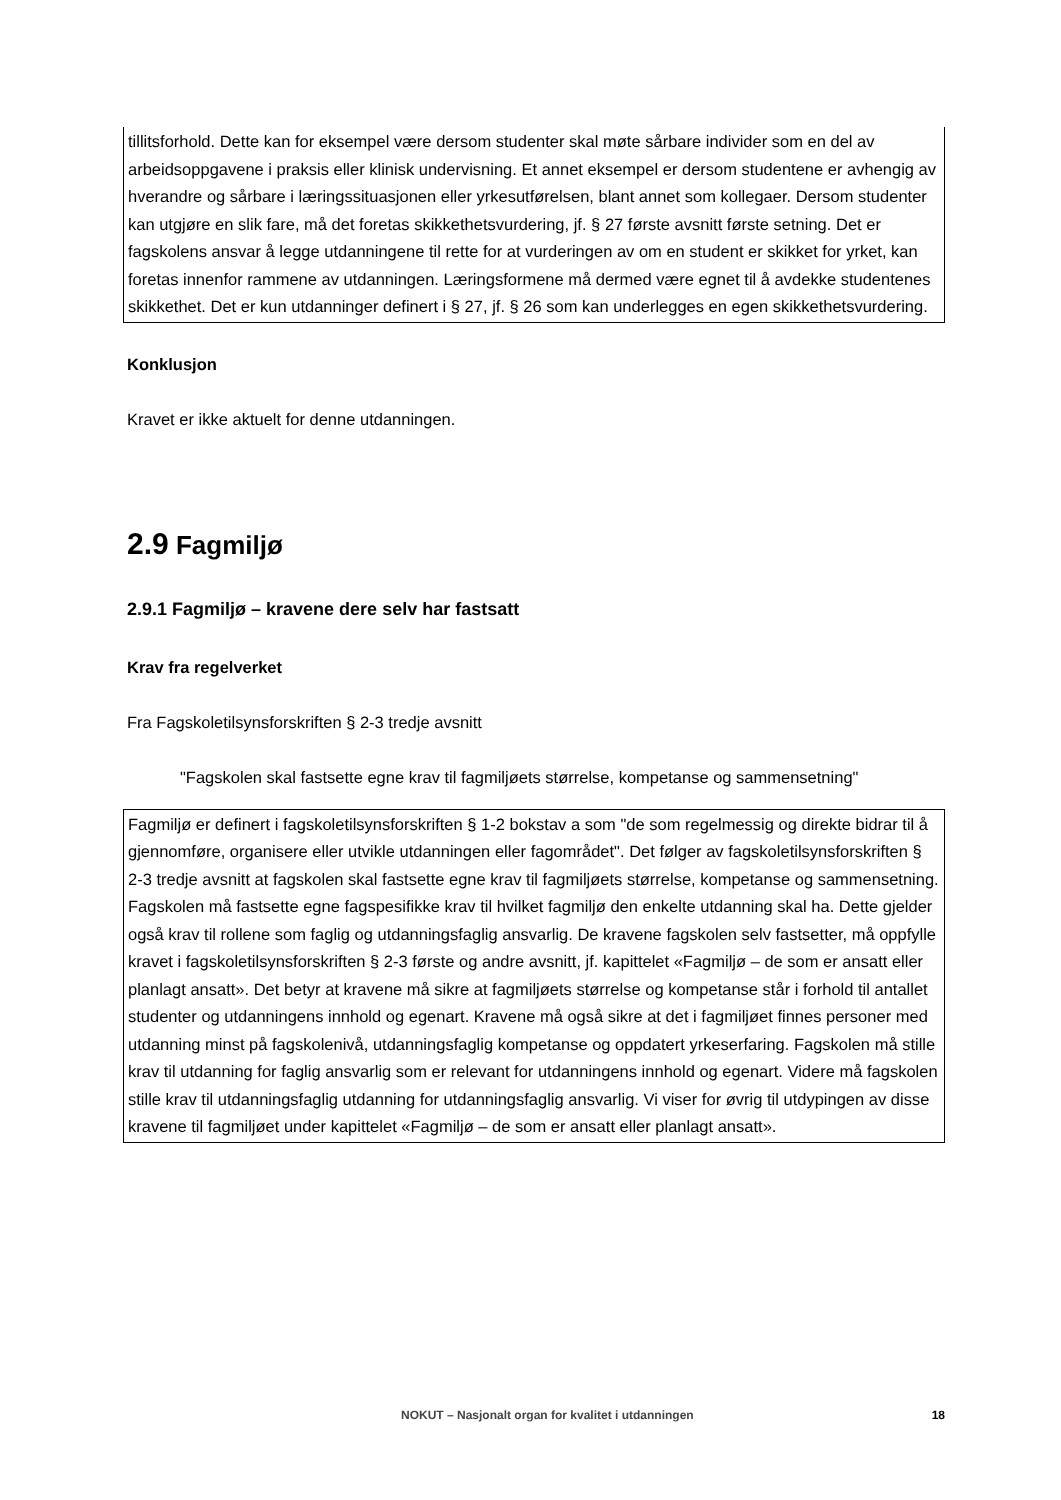tillitsforhold. Dette kan for eksempel være dersom studenter skal møte sårbare individer som en del av arbeidsoppgavene i praksis eller klinisk undervisning. Et annet eksempel er dersom studentene er avhengig av hverandre og sårbare i læringssituasjonen eller yrkesutførelsen, blant annet som kollegaer. Dersom studenter kan utgjøre en slik fare, må det foretas skikkethetsvurdering, jf. § 27 første avsnitt første setning. Det er fagskolens ansvar å legge utdanningene til rette for at vurderingen av om en student er skikket for yrket, kan foretas innenfor rammene av utdanningen. Læringsformene må dermed være egnet til å avdekke studentenes skikkethet. Det er kun utdanninger definert i § 27, jf. § 26 som kan underlegges en egen skikkethetsvurdering.
Konklusjon
Kravet er ikke aktuelt for denne utdanningen.
2.9 Fagmiljø
2.9.1 Fagmiljø – kravene dere selv har fastsatt
Krav fra regelverket
Fra Fagskoletilsynsforskriften § 2-3 tredje avsnitt
"Fagskolen skal fastsette egne krav til fagmiljøets størrelse, kompetanse og sammensetning"
Fagmiljø er definert i fagskoletilsynsforskriften § 1-2 bokstav a som "de som regelmessig og direkte bidrar til å gjennomføre, organisere eller utvikle utdanningen eller fagområdet". Det følger av fagskoletilsynsforskriften § 2-3 tredje avsnitt at fagskolen skal fastsette egne krav til fagmiljøets størrelse, kompetanse og sammensetning. Fagskolen må fastsette egne fagspesifikke krav til hvilket fagmiljø den enkelte utdanning skal ha. Dette gjelder også krav til rollene som faglig og utdanningsfaglig ansvarlig. De kravene fagskolen selv fastsetter, må oppfylle kravet i fagskoletilsynsforskriften § 2-3 første og andre avsnitt, jf. kapittelet «Fagmiljø – de som er ansatt eller planlagt ansatt». Det betyr at kravene må sikre at fagmiljøets størrelse og kompetanse står i forhold til antallet studenter og utdanningens innhold og egenart. Kravene må også sikre at det i fagmiljøet finnes personer med utdanning minst på fagskolenivå, utdanningsfaglig kompetanse og oppdatert yrkeserfaring. Fagskolen må stille krav til utdanning for faglig ansvarlig som er relevant for utdanningens innhold og egenart. Videre må fagskolen stille krav til utdanningsfaglig utdanning for utdanningsfaglig ansvarlig. Vi viser for øvrig til utdypingen av disse kravene til fagmiljøet under kapittelet «Fagmiljø – de som er ansatt eller planlagt ansatt».
NOKUT – Nasjonalt organ for kvalitet i utdanningen 18